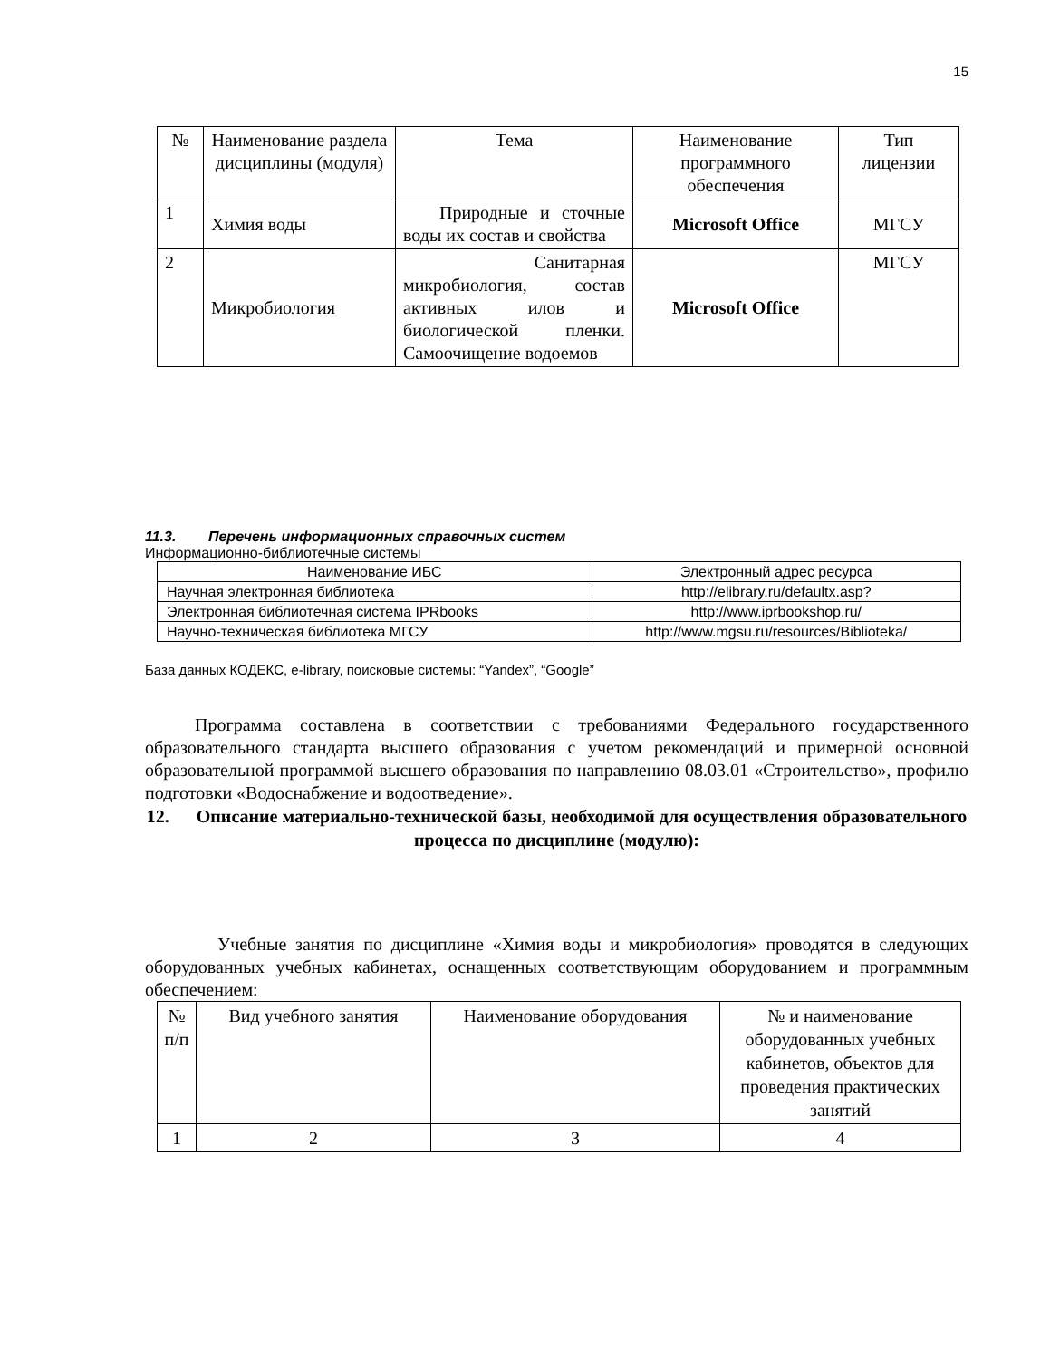15
| № | Наименование раздела дисциплины (модуля) | Тема | Наименование программного обеспечения | Тип лицензии |
| --- | --- | --- | --- | --- |
| 1 | Химия воды | Природные и сточные воды их состав и свойства | Microsoft Office | МГСУ |
| 2 | Микробиология | Санитарная микробиология, состав активных илов и биологической пленки. Самоочищение водоемов | Microsoft Office | МГСУ |
11.3. Перечень информационных справочных систем
Информационно-библиотечные системы
| Наименование ИБС | Электронный адрес ресурса |
| --- | --- |
| Научная электронная библиотека | http://elibrary.ru/defaultx.asp? |
| Электронная библиотечная система IPRbooks | http://www.iprbookshop.ru/ |
| Научно-техническая библиотека МГСУ | http://www.mgsu.ru/resources/Biblioteka/ |
База данных КОДЕКС, e-library, поисковые системы: “Yandex”, “Google”
Программа составлена в соответствии с требованиями Федерального государственного образовательного стандарта высшего образования с учетом рекомендаций и примерной основной образовательной программой высшего образования по направлению 08.03.01 «Строительство», профилю подготовки «Водоснабжение и водоотведение».
12. Описание материально-технической базы, необходимой для осуществления образовательного процесса по дисциплине (модулю):
Учебные занятия по дисциплине «Химия воды и микробиология» проводятся в следующих оборудованных учебных кабинетах, оснащенных соответствующим оборудованием и программным обеспечением:
| № п/п | Вид учебного занятия | Наименование оборудования | № и наименование оборудованных учебных кабинетов, объектов для проведения практических занятий |
| --- | --- | --- | --- |
| 1 | 2 | 3 | 4 |